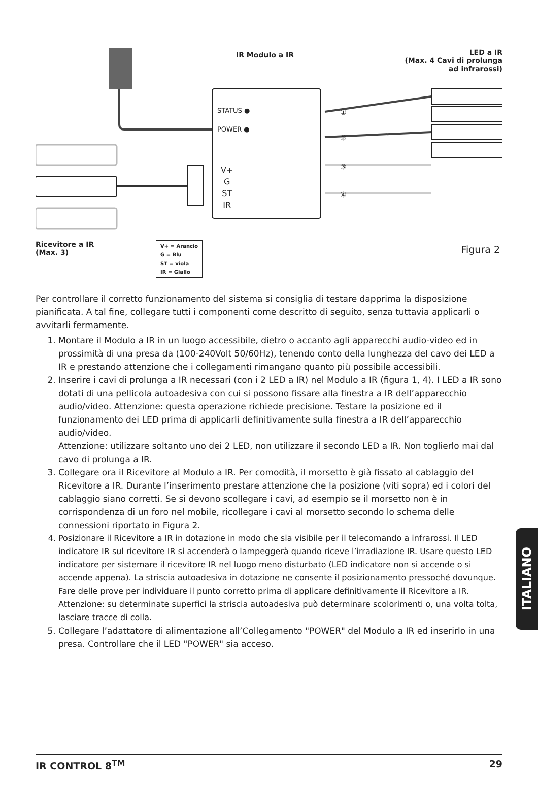IR Modulo a IR
LED a IR
(Max. 4 Cavi di prolunga
ad infrarossi)
STATUS ●
POWER ●
①
②
③
④
V+
G
ST
IR
Ricevitore a IR
(Max. 3)
V+ = Arancio
G = Blu
ST = viola
IR = Giallo
Figura 2
Per controllare il corretto funzionamento del sistema si consiglia di testare dapprima la disposizione pianificata. A tal fine, collegare tutti i componenti come descritto di seguito, senza tuttavia applicarli o avvitarli fermamente.
1. Montare il Modulo a IR in un luogo accessibile, dietro o accanto agli apparecchi audio-video ed in prossimità di una presa da (100-240Volt 50/60Hz), tenendo conto della lunghezza del cavo dei LED a IR e prestando attenzione che i collegamenti rimangano quanto più possibile accessibili.
2. Inserire i cavi di prolunga a IR necessari (con i 2 LED a IR) nel Modulo a IR (figura 1, 4). I LED a IR sono dotati di una pellicola autoadesiva con cui si possono fissare alla finestra a IR dell’apparecchio audio/video. Attenzione: questa operazione richiede precisione. Testare la posizione ed il funzionamento dei LED prima di applicarli definitivamente sulla finestra a IR dell’apparecchio audio/video.
Attenzione: utilizzare soltanto uno dei 2 LED, non utilizzare il secondo LED a IR. Non toglierlo mai dal cavo di prolunga a IR.
3. Collegare ora il Ricevitore al Modulo a IR. Per comodità, il morsetto è già fissato al cablaggio del Ricevitore a IR. Durante l’inserimento prestare attenzione che la posizione (viti sopra) ed i colori del cablaggio siano corretti. Se si devono scollegare i cavi, ad esempio se il morsetto non è in corrispondenza di un foro nel mobile, ricollegare i cavi al morsetto secondo lo schema delle connessioni riportato in Figura 2.
4. Posizionare il Ricevitore a IR in dotazione in modo che sia visibile per il telecomando a infrarossi. Il LED indicatore IR sul ricevitore IR si accenderà o lampeggerà quando riceve l’irradiazione IR. Usare questo LED indicatore per sistemare il ricevitore IR nel luogo meno disturbato (LED indicatore non si accende o si accende appena). La striscia autoadesiva in dotazione ne consente il posizionamento pressoché dovunque. Fare delle prove per individuare il punto corretto prima di applicare definitivamente il Ricevitore a IR. Attenzione: su determinate superfici la striscia autoadesiva può determinare scolorimenti o, una volta tolta, lasciare tracce di colla.
5. Collegare l’adattatore di alimentazione all’Collegamento "POWER" del Modulo a IR ed inserirlo in una presa. Controllare che il LED "POWER" sia acceso.
ITALIANO
IR CONTROL 8<sup>TM</sup> 29